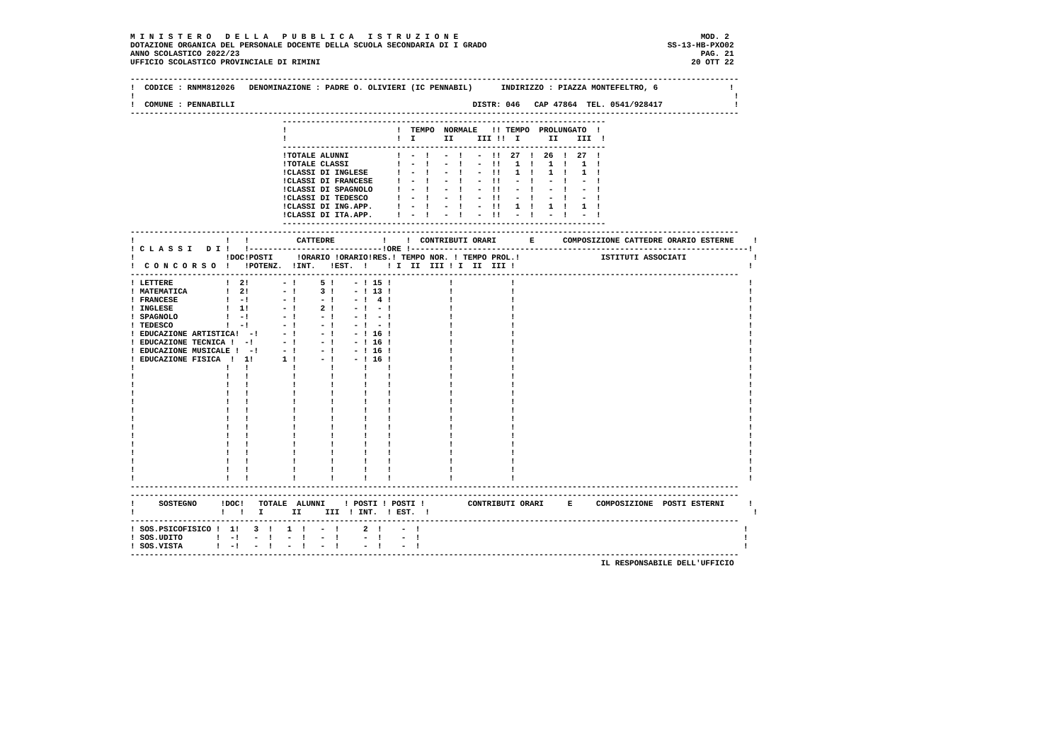M I N I S T E R O   D E L L A   P U B B L I C A   I S T R U Z I O N E                                                   MOD. 2
DOTAZIONE ORGANICA DEL PERSONALE DOCENTE DELLA SCUOLA SECONDARIA DI I GRADO                                      SS-13-HB-PXO02
ANNO SCOLASTICO 2022/23                                                                                                 PAG. 21
UFFICIO SCOLASTICO PROVINCIALE DI RIMINI                                                                              20 OTT 22

--------------------------------------------------------------------------------------------------------------------------------
!  CODICE : RNMM812026   DENOMINAZIONE : PADRE O. OLIVIERI (IC PENNABIL)      INDIRIZZO : PIAZZA MONTEFELTRO, 6               !
!                                                                                                                              !
!  COMUNE : PENNABILLI                                                  DISTR: 046   CAP 47864  TEL. 0541/928417               !
--------------------------------------------------------------------------------------------------------------------------------
                                --------------------------------------------------------------------
                                !                       !  TEMPO  NORMALE   !! TEMPO  PROLUNGATO  !
                                !                       !  I      II     III !!  I      II    III  !
                                --------------------------------------------------------------------
                                !TOTALE ALUNNI          !  -  !   -  !   -  !!  27  !  26  !  27  !
                                !TOTALE CLASSI          !  -  !   -  !   -  !!   1  !   1  !   1  !
                                !CLASSI DI INGLESE      !  -  !   -  !   -  !!   1  !   1  !   1  !
                                !CLASSI DI FRANCESE     !  -  !   -  !   -  !!   -  !   -  !   -  !
                                !CLASSI DI SPAGNOLO     !  -  !   -  !   -  !!   -  !   -  !   -  !
                                !CLASSI DI TEDESCO      !  -  !   -  !   -  !!   -  !   -  !   -  !
                                !CLASSI DI ING.APP.     !  -  !   -  !   -  !!   1  !   1  !   1  !
                                !CLASSI DI ITA.APP.     !  -  !   -  !   -  !!   -  !   -  !   -  !
                                --------------------------------------------------------------------
--------------------------------------------------------------------------------------------------------------------------------
!                   !   !          CATTEDRE          !    !  CONTRIBUTI ORARI       E      COMPOSIZIONE CATTEDRE ORARIO ESTERNE    !
! C L A S S I   D I !   !----------------------------!ORE !-----------------------------------------------------------------------!
!                   !DOC!POSTI     !ORARIO !ORARIO!RES.! TEMPO NOR. ! TEMPO PROL.!                 ISTITUTI ASSOCIATI              !
!  C O N C O R S O  !   !POTENZ.  !INT.   !EST.  !    ! I  II  III ! I  II  III !                                                 !
--------------------------------------------------------------------------------------------------------------------------------
! LETTERE           !  2!       - !     5 !    - ! 15 !            !            !                                                 !
! MATEMATICA        !  2!       - !     3 !    - ! 13 !            !            !                                                 !
! FRANCESE          !  -!       - !     - !    - !  4 !            !            !                                                 !
! INGLESE           !  1!       - !     2 !    - !  - !            !            !                                                 !
! SPAGNOLO          !  -!       - !     - !    - !  - !            !            !                                                 !
! TEDESCO           !  -!       - !     - !    - !  - !            !            !                                                 !
! EDUCAZIONE ARTISTICA!  -!     - !     - !    - ! 16 !            !            !                                                 !
! EDUCAZIONE TECNICA !  -!      - !     - !    - ! 16 !            !            !                                                 !
! EDUCAZIONE MUSICALE !  -!     - !     - !    - ! 16 !            !            !                                                 !
! EDUCAZIONE FISICA  !  1!      1 !     - !    - ! 16 !            !            !                                                 !
!                   !   !         !       !      !    !            !            !                                                 !
!                   !   !         !       !      !    !            !            !                                                 !
!                   !   !         !       !      !    !            !            !                                                 !
!                   !   !         !       !      !    !            !            !                                                 !
!                   !   !         !       !      !    !            !            !                                                 !
!                   !   !         !       !      !    !            !            !                                                 !
!                   !   !         !       !      !    !            !            !                                                 !
!                   !   !         !       !      !    !            !            !                                                 !
!                   !   !         !       !      !    !            !            !                                                 !
!                   !   !         !       !      !    !            !            !                                                 !
!                   !   !         !       !      !    !            !            !                                                 !
!                   !   !         !       !      !    !            !            !                                                 !
!                   !   !         !       !      !    !            !            !                                                 !
!                   !   !         !       !      !    !            !            !                                                 !
--------------------------------------------------------------------------------------------------------------------------------
--------------------------------------------------------------------------------------------------------------------------------
!     SOSTEGNO     !DOC!   TOTALE  ALUNNI    ! POSTI ! POSTI !         CONTRIBUTI ORARI     E     COMPOSIZIONE  POSTI ESTERNI     !
!                  !   !   I      II     III  ! INT.  ! EST.  !                                                                    !
--------------------------------------------------------------------------------------------------------------------------------
! SOS.PSICOFISICO !  1!   3  !   1  !   -  !     2  !    -  !                                                                    !
! SOS.UDITO       !  -!   -  !   -  !   -  !     -  !    -  !                                                                    !
! SOS.VISTA       !  -!   -  !   -  !   -  !     -  !    -  !                                                                    !
--------------------------------------------------------------------------------------------------------------------------------
                                                                                                   IL RESPONSABILE DELL'UFFICIO